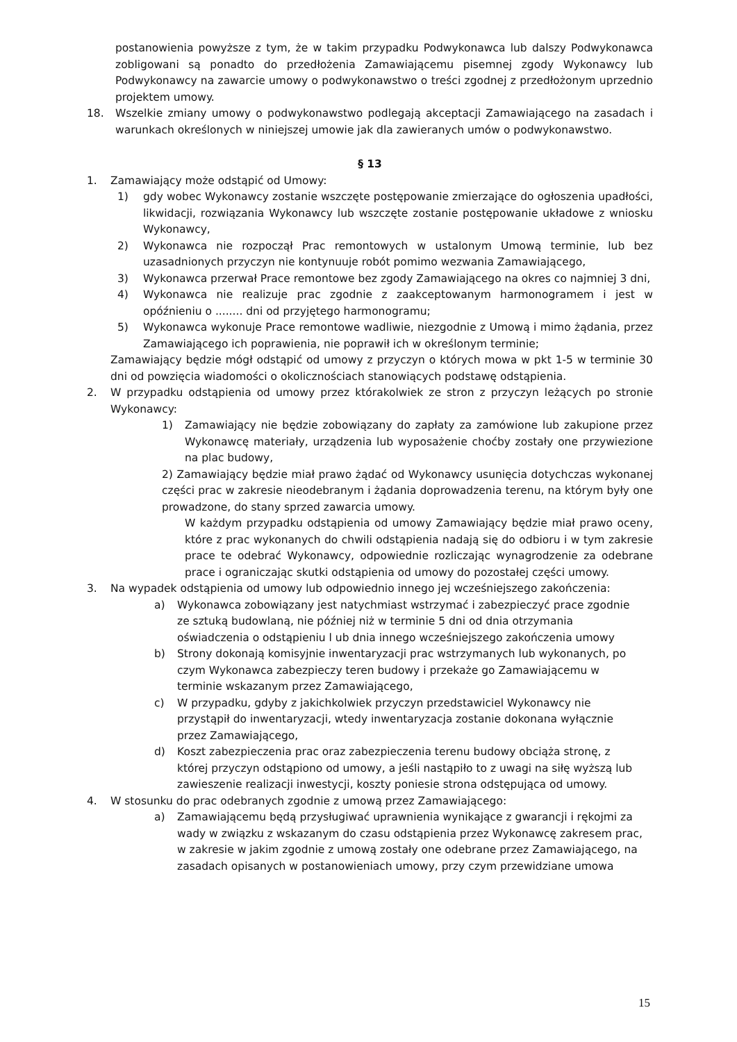postanowienia powyższe z tym, że w takim przypadku Podwykonawca lub dalszy Podwykonawca zobligowani są ponadto do przedłożenia Zamawiającemu pisemnej zgody Wykonawcy lub Podwykonawcy na zawarcie umowy o podwykonawstwo o treści zgodnej z przedłożonym uprzednio projektem umowy.
18. Wszelkie zmiany umowy o podwykonawstwo podlegają akceptacji Zamawiającego na zasadach i warunkach określonych w niniejszej umowie jak dla zawieranych umów o podwykonawstwo.
§ 13
1. Zamawiający może odstąpić od Umowy:
1) gdy wobec Wykonawcy zostanie wszczęte postępowanie zmierzające do ogłoszenia upadłości, likwidacji, rozwiązania Wykonawcy lub wszczęte zostanie postępowanie układowe z wniosku Wykonawcy,
2) Wykonawca nie rozpoczął Prac remontowych w ustalonym Umową terminie, lub bez uzasadnionych przyczyn nie kontynuuje robót pomimo wezwania Zamawiającego,
3) Wykonawca przerwał Prace remontowe bez zgody Zamawiającego na okres co najmniej 3 dni,
4) Wykonawca nie realizuje prac zgodnie z zaakceptowanym harmonogramem i jest w opóźnieniu o ........ dni od przyjętego harmonogramu;
5) Wykonawca wykonuje Prace remontowe wadliwie, niezgodnie z Umową i mimo żądania, przez Zamawiającego ich poprawienia, nie poprawił ich w określonym terminie;
Zamawiający będzie mógł odstąpić od umowy z przyczyn o których mowa w pkt 1-5 w terminie 30 dni od powzięcia wiadomości o okolicznościach stanowiących podstawę odstąpienia.
2. W przypadku odstąpienia od umowy przez którakolwiek ze stron z przyczyn leżących po stronie Wykonawcy:
1) Zamawiający nie będzie zobowiązany do zapłaty za zamówione lub zakupione przez Wykonawcę materiały, urządzenia lub wyposażenie choćby zostały one przywiezione na plac budowy,
2) Zamawiający będzie miał prawo żądać od Wykonawcy usunięcia dotychczas wykonanej części prac w zakresie nieodebranym i żądania doprowadzenia terenu, na którym były one prowadzone, do stany sprzed zawarcia umowy.
W każdym przypadku odstąpienia od umowy Zamawiający będzie miał prawo oceny, które z prac wykonanych do chwili odstąpienia nadają się do odbioru i w tym zakresie prace te odebrać Wykonawcy, odpowiednie rozliczając wynagrodzenie za odebrane prace i ograniczając skutki odstąpienia od umowy do pozostałej części umowy.
3. Na wypadek odstąpienia od umowy lub odpowiednio innego jej wcześniejszego zakończenia:
a) Wykonawca zobowiązany jest natychmiast wstrzymać i zabezpieczyć prace zgodnie ze sztuką budowlaną, nie później niż w terminie 5 dni od dnia otrzymania oświadczenia o odstąpieniu l ub dnia innego wcześniejszego zakończenia umowy
b) Strony dokonają komisyjnie inwentaryzacji prac wstrzymanych lub wykonanych, po czym Wykonawca zabezpieczy teren budowy i przekaże go Zamawiającemu w terminie wskazanym przez Zamawiającego,
c) W przypadku, gdyby z jakichkolwiek przyczyn przedstawiciel Wykonawcy nie przystąpił do inwentaryzacji, wtedy inwentaryzacja zostanie dokonana wyłącznie przez Zamawiającego,
d) Koszt zabezpieczenia prac oraz zabezpieczenia terenu budowy obciąża stronę, z której przyczyn odstąpiono od umowy, a jeśli nastąpiło to z uwagi na siłę wyższą lub zawieszenie realizacji inwestycji, koszty poniesie strona odstępująca od umowy.
4. W stosunku do prac odebranych zgodnie z umową przez Zamawiającego:
a) Zamawiającemu będą przysługiwać uprawnienia wynikające z gwarancji i rękojmi za wady w związku z wskazanym do czasu odstąpienia przez Wykonawcę zakresem prac, w zakresie w jakim zgodnie z umową zostały one odebrane przez Zamawiającego, na zasadach opisanych w postanowieniach umowy, przy czym przewidziane umowa
15